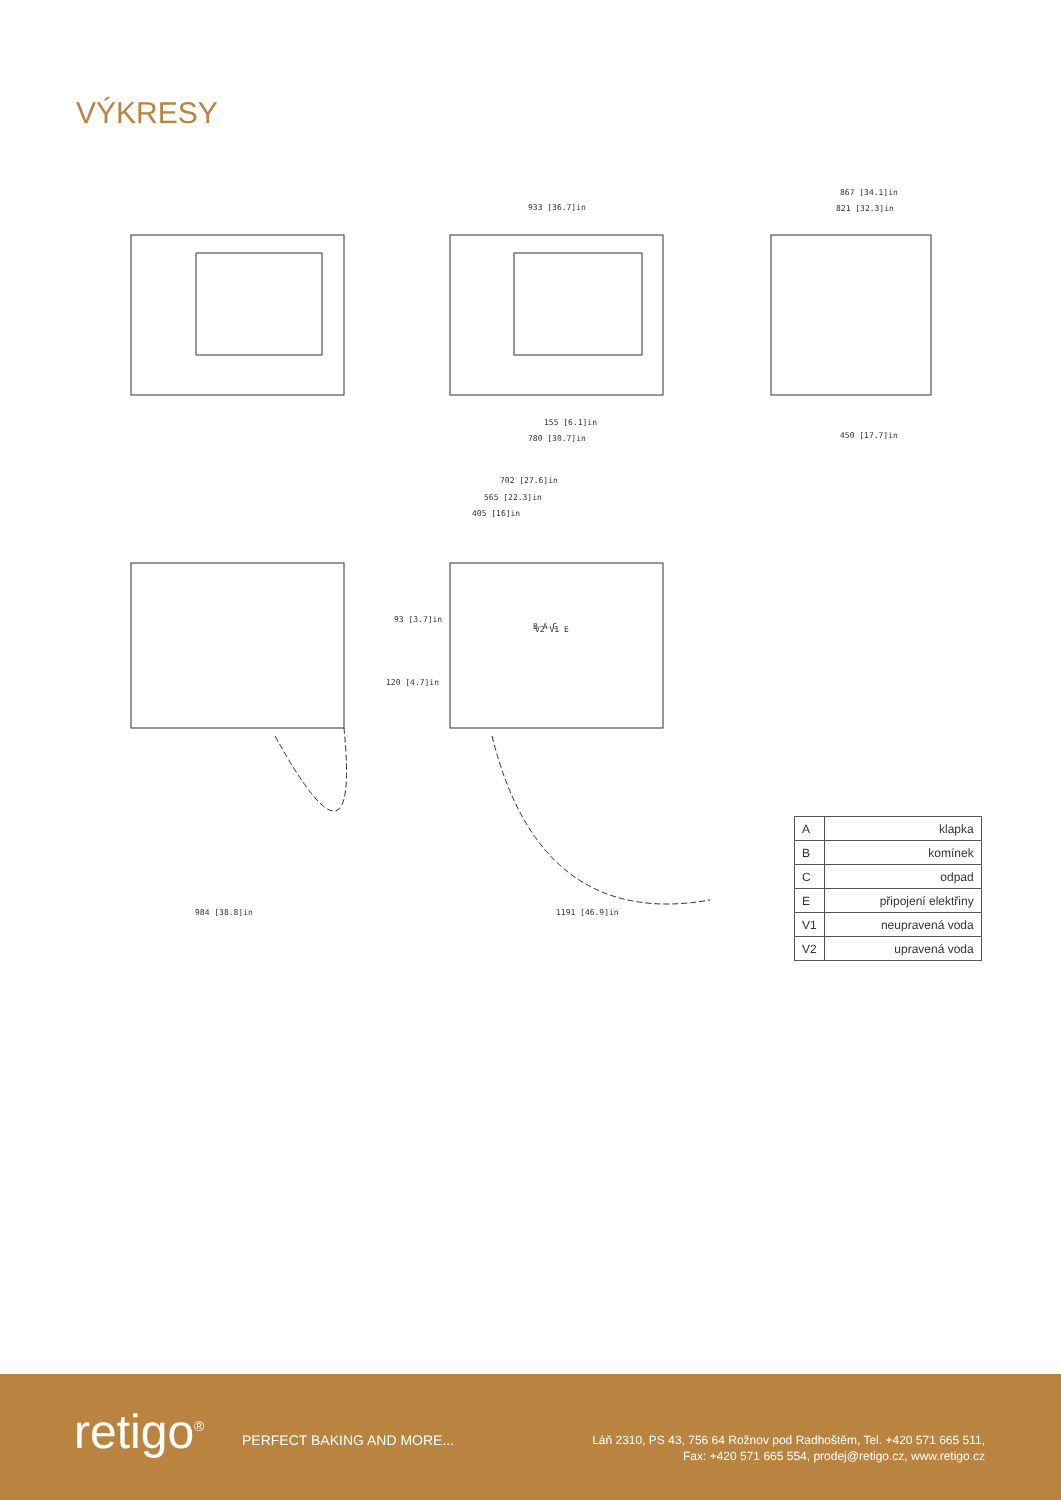VÝKRESY
933 [36.7]in
867 [34.1]in
821 [32.3]in
155 [6.1]in
780 [30.7]in
450 [17.7]in
702 [27.6]in
565 [22.3]in
405 [16]in
93 [3.7]in
120 [4.7]in
984 [38.8]in
1191 [46.9]in
B A C
V2 V1 E
| A | klapka |
| B | komínek |
| C | odpad |
| E | připojení elektřiny |
| V1 | neupravená voda |
| V2 | upravená voda |
retigo<sup>®</sup> PERFECT BAKING AND MORE...
Láň 2310, PS 43, 756 64 Rožnov pod Radhoštěm, Tel. +420 571 665 511,
Fax: +420 571 665 554, prodej@retigo.cz, www.retigo.cz